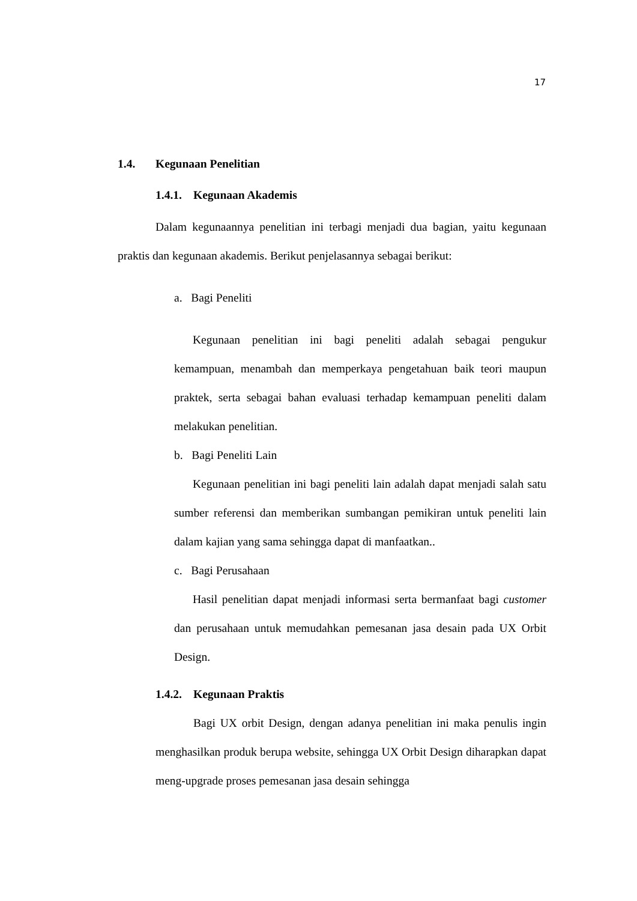17
1.4. Kegunaan Penelitian
1.4.1. Kegunaan Akademis
Dalam kegunaannya penelitian ini terbagi menjadi dua bagian, yaitu kegunaan praktis dan kegunaan akademis. Berikut penjelasannya sebagai berikut:
a. Bagi Peneliti
Kegunaan penelitian ini bagi peneliti adalah sebagai pengukur kemampuan, menambah dan memperkaya pengetahuan baik teori maupun praktek, serta sebagai bahan evaluasi terhadap kemampuan peneliti dalam melakukan penelitian.
b. Bagi Peneliti Lain
Kegunaan penelitian ini bagi peneliti lain adalah dapat menjadi salah satu sumber referensi dan memberikan sumbangan pemikiran untuk peneliti lain dalam kajian yang sama sehingga dapat di manfaatkan..
c. Bagi Perusahaan
Hasil penelitian dapat menjadi informasi serta bermanfaat bagi customer dan perusahaan untuk memudahkan pemesanan jasa desain pada UX Orbit Design.
1.4.2. Kegunaan Praktis
Bagi UX orbit Design, dengan adanya penelitian ini maka penulis ingin menghasilkan produk berupa website, sehingga UX Orbit Design diharapkan dapat meng-upgrade proses pemesanan jasa desain sehingga